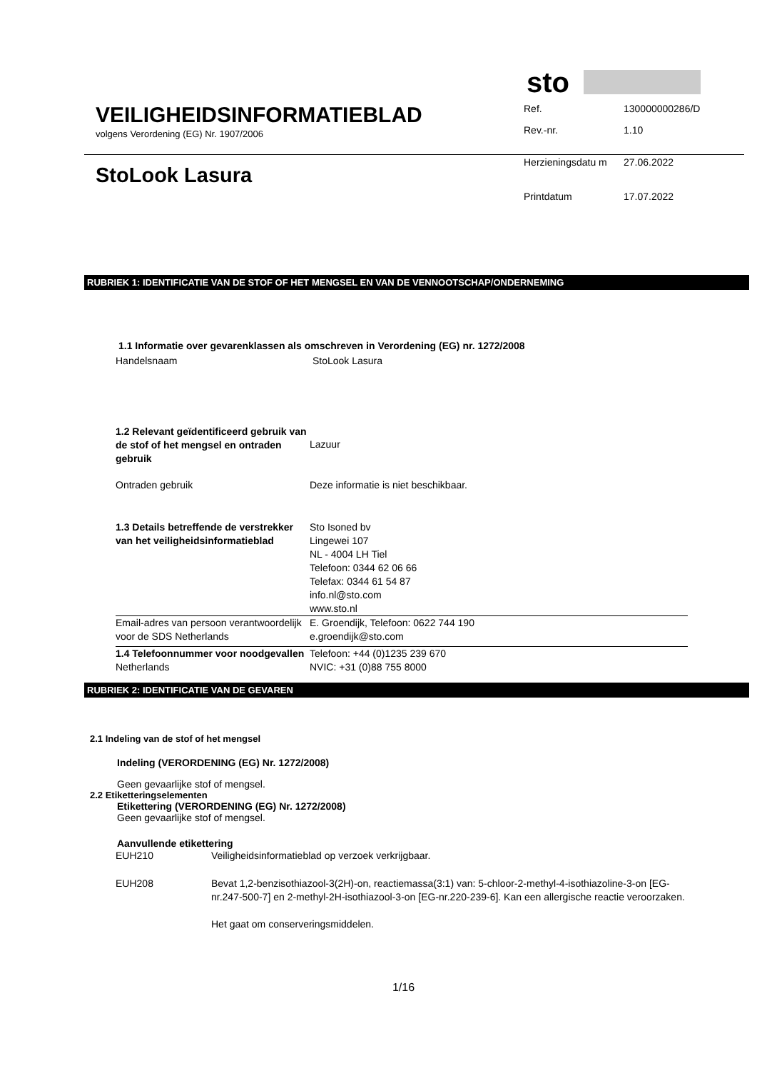VEILIGHEIDSINFORMATIEBLAD
volgens Verordening (EG) Nr. 1907/2006
sto
| Ref. | 130000000286/D |
| Rev.-nr. | 1.10 |
StoLook Lasura
| Herzieningsdatu m | 27.06.2022 |
| Printdatum | 17.07.2022 |
RUBRIEK 1: IDENTIFICATIE VAN DE STOF OF HET MENGSEL EN VAN DE VENNOOTSCHAP/ONDERNEMING
1.1 Informatie over gevarenklassen als omschreven in Verordening (EG) nr. 1272/2008
| Handelsnaam | StoLook Lasura |
| 1.2 Relevant geïdentificeerd gebruik van de stof of het mengsel en ontraden gebruik | Lazuur |
| Ontraden gebruik | Deze informatie is niet beschikbaar. |
| 1.3 Details betreffende de verstrekker van het veiligheidsinformatieblad | Sto Isoned bv Lingewei 107 NL - 4004 LH Tiel Telefoon: 0344 62 06 66 Telefax: 0344 61 54 87 info.nl@sto.com www.sto.nl |
| Email-adres van persoon verantwoordelijk voor de SDS Netherlands | E. Groendijk, Telefoon: 0622 744 190 e.groendijk@sto.com |
| 1.4 Telefoonnummer voor noodgevallen Netherlands | Telefoon: +44 (0)1235 239 670 NVIC: +31 (0)88 755 8000 |
RUBRIEK 2: IDENTIFICATIE VAN DE GEVAREN
2.1 Indeling van de stof of het mengsel
Indeling (VERORDENING (EG) Nr. 1272/2008)
Geen gevaarlijke stof of mengsel.
2.2 Etiketteringselementen
Etikettering (VERORDENING (EG) Nr. 1272/2008)
Geen gevaarlijke stof of mengsel.
Aanvullende etikettering
| EUH210 | Veiligheidsinformatieblad op verzoek verkrijgbaar. |
| EUH208 | Bevat 1,2-benzisothiazool-3(2H)-on, reactiemassa(3:1) van: 5-chloor-2-methyl-4-isothiazoline-3-on [EG-nr.247-500-7] en 2-methyl-2H-isothiazool-3-on [EG-nr.220-239-6]. Kan een allergische reactie veroorzaken. Het gaat om conserveringsmiddelen. |
1/16